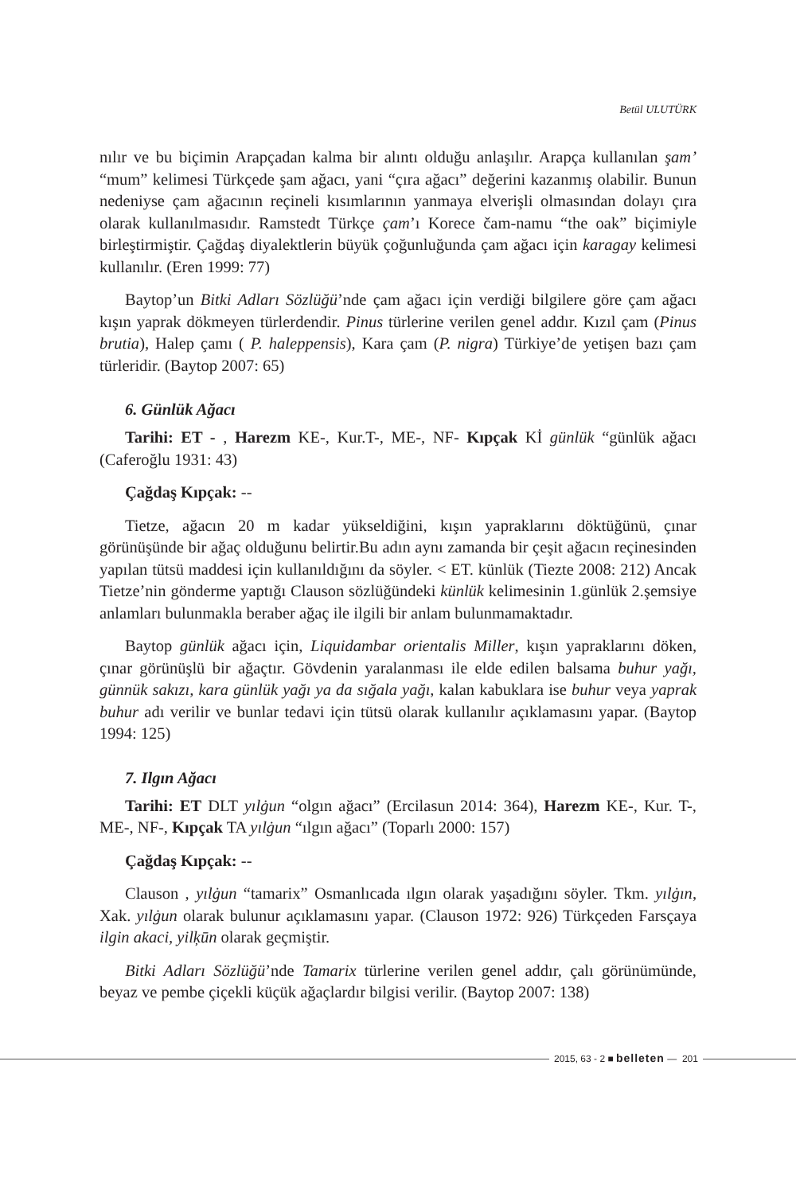Betül ULUTÜRK
nılır ve bu biçimin Arapçadan kalma bir alıntı olduğu anlaşılır. Arapça kullanılan şam’ “mum” kelimesi Türkçede şam ağacı, yani “çıra ağacı” değerini kazanmış olabilir. Bunun nedeniyse çam ağacının reçineli kısımlarının yanmaya elverişli olmasından dolayı çıra olarak kullanılmasıdır. Ramstedt Türkçe çam’ı Korece čam-namu “the oak” biçimiyle birleştirmiştir. Çağdaş diyalektlerin büyük çoğunluğunda çam ağacı için karagay kelimesi kullanılır. (Eren 1999: 77)
Baytop’un Bitki Adları Sözlüğü’nde çam ağacı için verdiği bilgilere göre çam ağacı kışın yaprak dökmeyen türlerdendir. Pinus türlerine verilen genel addır. Kızıl çam (Pinus brutia), Halep çamı ( P. haleppensis), Kara çam (P. nigra) Türkiye’de yetişen bazı çam türleridir. (Baytop 2007: 65)
6. Günlük Ağacı
Tarihi: ET - , Harezm KE-, Kur.T-, ME-, NF- Kıpçak Kİ günlük “günlük ağacı (Caferoğlu 1931: 43)
Çağdaş Kıpçak: --
Tietze, ağacın 20 m kadar yükseldiğini, kışın yapraklarını döktüğünü, çınar görünüşünde bir ağaç olduğunu belirtir.Bu adın aynı zamanda bir çeşit ağacın reçinesinden yapılan tütsü maddesi için kullanıldığını da söyler. < ET. künlük (Tiezte 2008: 212) Ancak Tietze’nin gönderme yaptığı Clauson sözlüğündeki künlük kelimesinin 1.günlük 2.şemsiye anlamları bulunmakla beraber ağaç ile ilgili bir anlam bulunmamaktadır.
Baytop günlük ağacı için, Liquidambar orientalis Miller, kışın yapraklarını döken, çınar görünüşlü bir ağaçtır. Gövdenin yaralanması ile elde edilen balsama buhur yağı, günnük sakızı, kara günlük yağı ya da sığala yağı, kalan kabuklara ise buhur veya yaprak buhur adı verilir ve bunlar tedavi için tütsü olarak kullanılır açıklamasını yapar. (Baytop 1994: 125)
7. Ilgın Ağacı
Tarihi: ET DLT yılġun “olgın ağacı” (Ercilasun 2014: 364), Harezm KE-, Kur. T-, ME-, NF-, Kıpçak TA yılġun “ılgın ağacı” (Toparlı 2000: 157)
Çağdaş Kıpçak: --
Clauson , yılġun “tamarix” Osmanlıcada ılgın olarak yaşadığını söyler. Tkm. yılġın, Xak. yılġun olarak bulunur açıklamasını yapar. (Clauson 1972: 926) Türkçeden Farsçaya ilgin akaci, yilķūn olarak geçmiştir.
Bitki Adları Sözlüğü’nde Tamarix türlerine verilen genel addır, çalı görünümünde, beyaz ve pembe çiçekli küçük ağaçlardır bilgisi verilir. (Baytop 2007: 138)
2015, 63 - 2 ■ belleten — 201